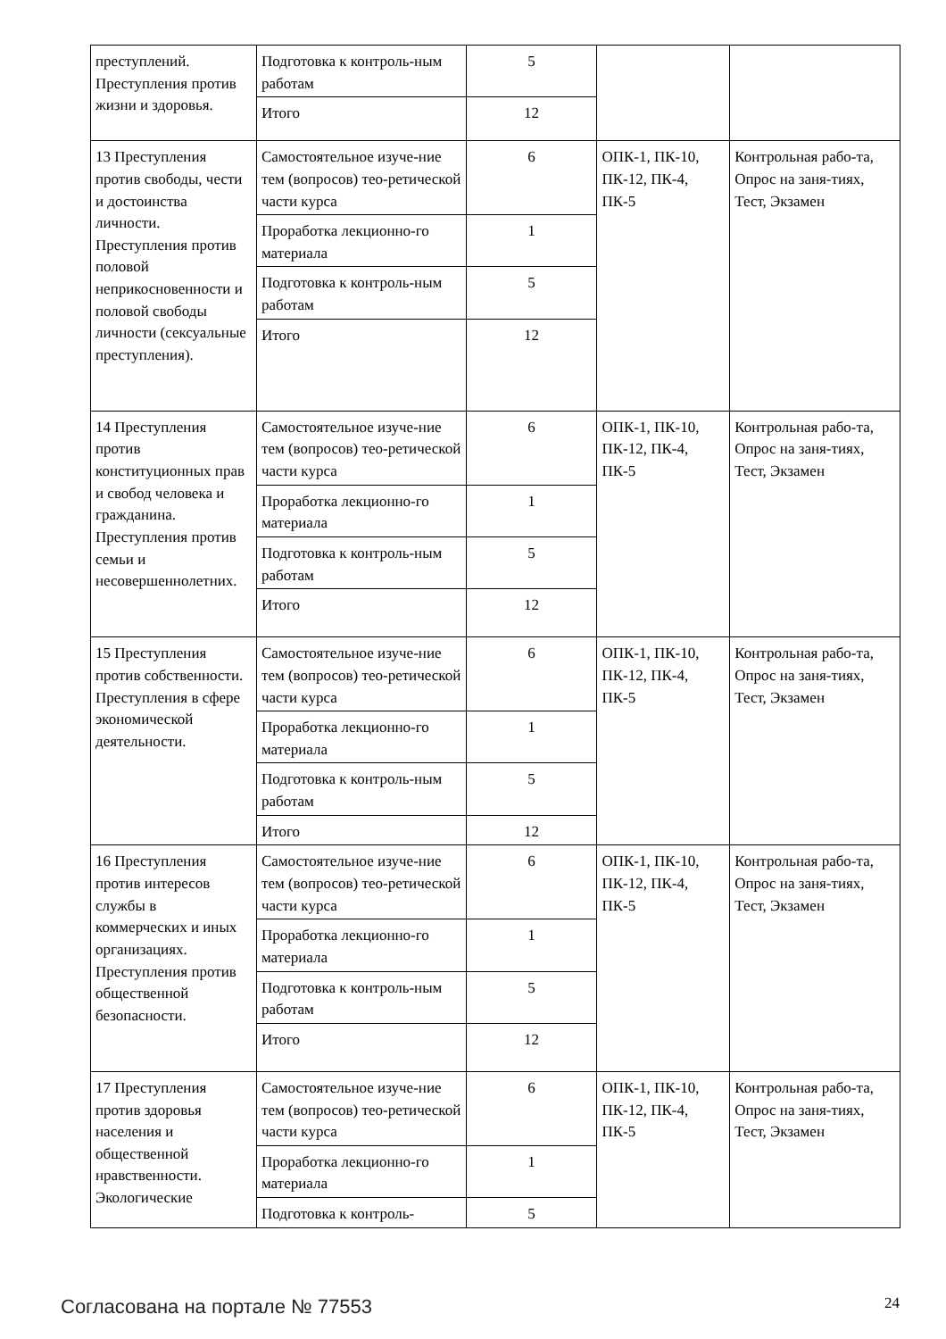| преступлений. Преступления против жизни и здоровья. | Подготовка к контроль-ным работам | 5 | | |
| | Итого | 12 | | |
| 13 Преступления против свободы, чести и достоинства личности. Преступления против половой неприкосновенности и половой свободы личности (сексуальные преступления). | Самостоятельное изуче-ние тем (вопросов) тео-ретической части курса | 6 | ОПК-1, ПК-10, ПК-12, ПК-4, ПК-5 | Контрольная рабо-та, Опрос на заня-тиях, Тест, Экзамен |
| | Проработка лекционно-го материала | 1 | | |
| | Подготовка к контроль-ным работам | 5 | | |
| | Итого | 12 | | |
| 14 Преступления против конституционных прав и свобод человека и гражданина. Преступления против семьи и несовершеннолетних. | Самостоятельное изуче-ние тем (вопросов) тео-ретической части курса | 6 | ОПК-1, ПК-10, ПК-12, ПК-4, ПК-5 | Контрольная рабо-та, Опрос на заня-тиях, Тест, Экзамен |
| | Проработка лекционно-го материала | 1 | | |
| | Подготовка к контроль-ным работам | 5 | | |
| | Итого | 12 | | |
| 15 Преступления против собственности. Преступления в сфере экономической деятельности. | Самостоятельное изуче-ние тем (вопросов) тео-ретической части курса | 6 | ОПК-1, ПК-10, ПК-12, ПК-4, ПК-5 | Контрольная рабо-та, Опрос на заня-тиях, Тест, Экзамен |
| | Проработка лекционно-го материала | 1 | | |
| | Подготовка к контроль-ным работам | 5 | | |
| | Итого | 12 | | |
| 16 Преступления против интересов службы в коммерческих и иных организациях. Преступления против общественной безопасности. | Самостоятельное изуче-ние тем (вопросов) тео-ретической части курса | 6 | ОПК-1, ПК-10, ПК-12, ПК-4, ПК-5 | Контрольная рабо-та, Опрос на заня-тиях, Тест, Экзамен |
| | Проработка лекционно-го материала | 1 | | |
| | Подготовка к контроль-ным работам | 5 | | |
| | Итого | 12 | | |
| 17 Преступления против здоровья населения и общественной нравственности. Экологические | Самостоятельное изуче-ние тем (вопросов) тео-ретической части курса | 6 | ОПК-1, ПК-10, ПК-12, ПК-4, ПК-5 | Контрольная рабо-та, Опрос на заня-тиях, Тест, Экзамен |
| | Проработка лекционно-го материала | 1 | | |
| | Подготовка к контроль- | 5 | | |
Согласована на портале № 77553 24